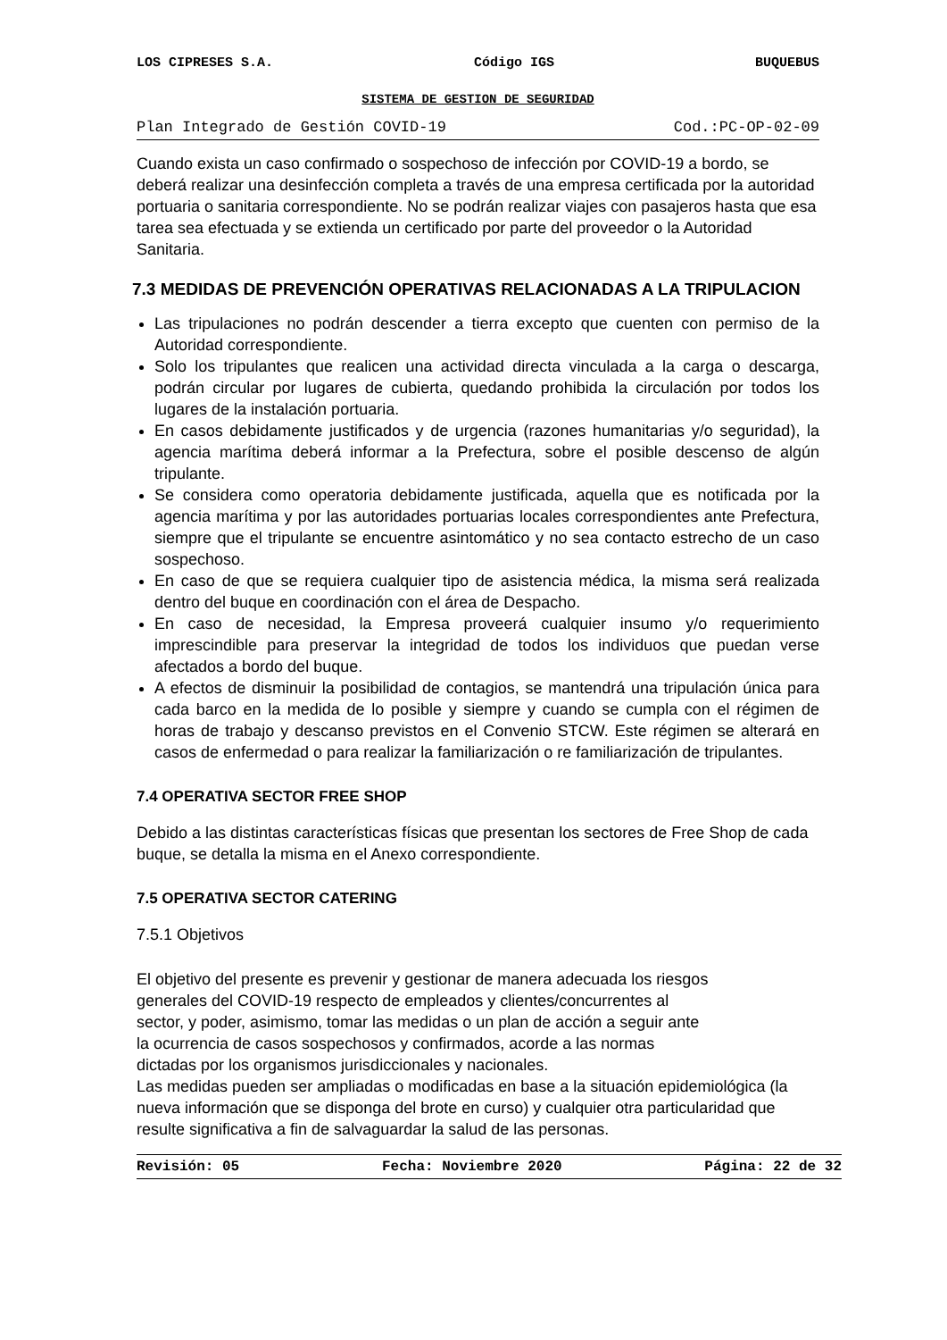LOS CIPRESES S.A. Código IGS BUQUEBUS
SISTEMA DE GESTION DE SEGURIDAD
Plan Integrado de Gestión COVID-19 Cod.:PC-OP-02-09
Cuando exista un caso confirmado o sospechoso de infección por COVID-19 a bordo, se deberá realizar una desinfección completa a través de una empresa certificada por la autoridad portuaria o sanitaria correspondiente. No se podrán realizar viajes con pasajeros hasta que esa tarea sea efectuada y se extienda un certificado por parte del proveedor o la Autoridad Sanitaria.
7.3 MEDIDAS DE PREVENCIÓN OPERATIVAS RELACIONADAS A LA TRIPULACION
Las tripulaciones no podrán descender a tierra excepto que cuenten con permiso de la Autoridad correspondiente.
Solo los tripulantes que realicen una actividad directa vinculada a la carga o descarga, podrán circular por lugares de cubierta, quedando prohibida la circulación por todos los lugares de la instalación portuaria.
En casos debidamente justificados y de urgencia (razones humanitarias y/o seguridad), la agencia marítima deberá informar a la Prefectura, sobre el posible descenso de algún tripulante.
Se considera como operatoria debidamente justificada, aquella que es notificada por la agencia marítima y por las autoridades portuarias locales correspondientes ante Prefectura, siempre que el tripulante se encuentre asintomático y no sea contacto estrecho de un caso sospechoso.
En caso de que se requiera cualquier tipo de asistencia médica, la misma será realizada dentro del buque en coordinación con el área de Despacho.
En caso de necesidad, la Empresa proveerá cualquier insumo y/o requerimiento imprescindible para preservar la integridad de todos los individuos que puedan verse afectados a bordo del buque.
A efectos de disminuir la posibilidad de contagios, se mantendrá una tripulación única para cada barco en la medida de lo posible y siempre y cuando se cumpla con el régimen de horas de trabajo y descanso previstos en el Convenio STCW. Este régimen se alterará en casos de enfermedad o para realizar la familiarización o re familiarización de tripulantes.
7.4 OPERATIVA SECTOR FREE SHOP
Debido a las distintas características físicas que presentan los sectores de Free Shop de cada buque, se detalla la misma en el Anexo correspondiente.
7.5 OPERATIVA SECTOR CATERING
7.5.1 Objetivos
El objetivo del presente es prevenir y gestionar de manera adecuada los riesgos
generales del COVID-19 respecto de empleados y clientes/concurrentes al
sector, y poder, asimismo, tomar las medidas o un plan de acción a seguir ante
la ocurrencia de casos sospechosos y confirmados, acorde a las normas
dictadas por los organismos jurisdiccionales y nacionales.
Las medidas pueden ser ampliadas o modificadas en base a la situación epidemiológica (la nueva información que se disponga del brote en curso) y cualquier otra particularidad que resulte significativa a fin de salvaguardar la salud de las personas.
Revisión: 05 Fecha: Noviembre 2020 Página: 22 de 32